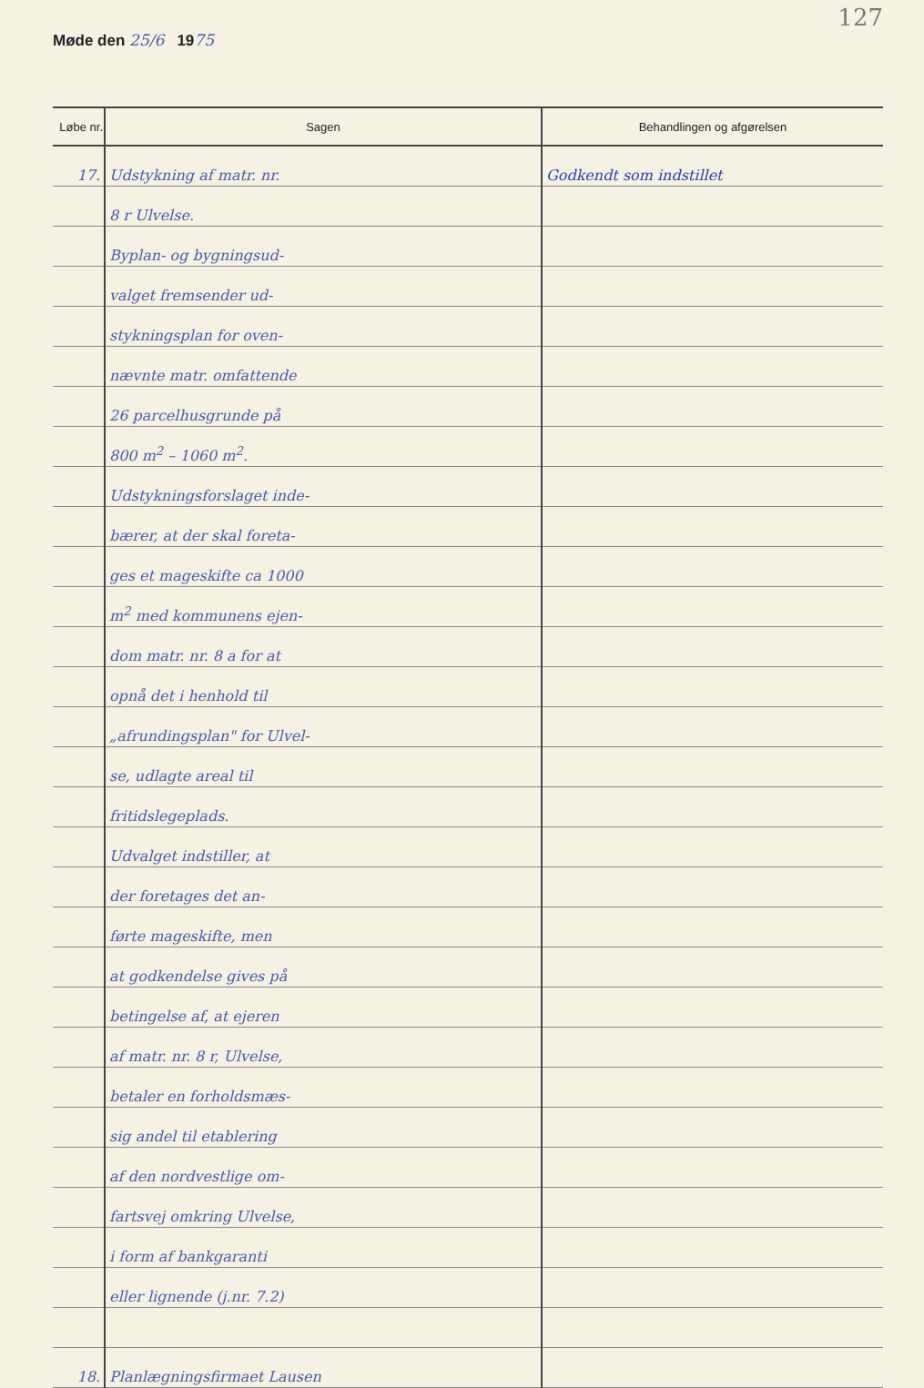127
Møde den 25/6 1975
| Løbe nr. | Sagen | Behandlingen og afgørelsen |
| --- | --- | --- |
| 17. | Udstykning af matr. nr. | Godkendt som indstillet |
| | 8 r Ulvelse. | |
| | Byplan- og bygningsud- | |
| | valget fremsender ud- | |
| | stykningsplan for oven- | |
| | nævnte matr. omfattende | |
| | 26 parcelhusgrunde på | |
| | 800 m<sup>2</sup> – 1060 m<sup>2</sup>. | |
| | Udstykningsforslaget inde- | |
| | bærer, at der skal foreta- | |
| | ges et mageskifte ca 1000 | |
| | m<sup>2</sup> med kommunens ejen- | |
| | dom matr. nr. 8 a for at | |
| | opnå det i henhold til | |
| | „afrundingsplan" for Ulvel- | |
| | se, udlagte areal til | |
| | fritidslegeplads. | |
| | Udvalget indstiller, at | |
| | der foretages det an- | |
| | førte mageskifte, men | |
| | at godkendelse gives på | |
| | betingelse af, at ejeren | |
| | af matr. nr. 8 r, Ulvelse, | |
| | betaler en forholdsmæs- | |
| | sig andel til etablering | |
| | af den nordvestlige om- | |
| | fartsvej omkring Ulvelse, | |
| | i form af bankgaranti | |
| | eller lignende (j.nr. 7.2) | |
| 18. | Planlægningsfirmaet Lausen | |